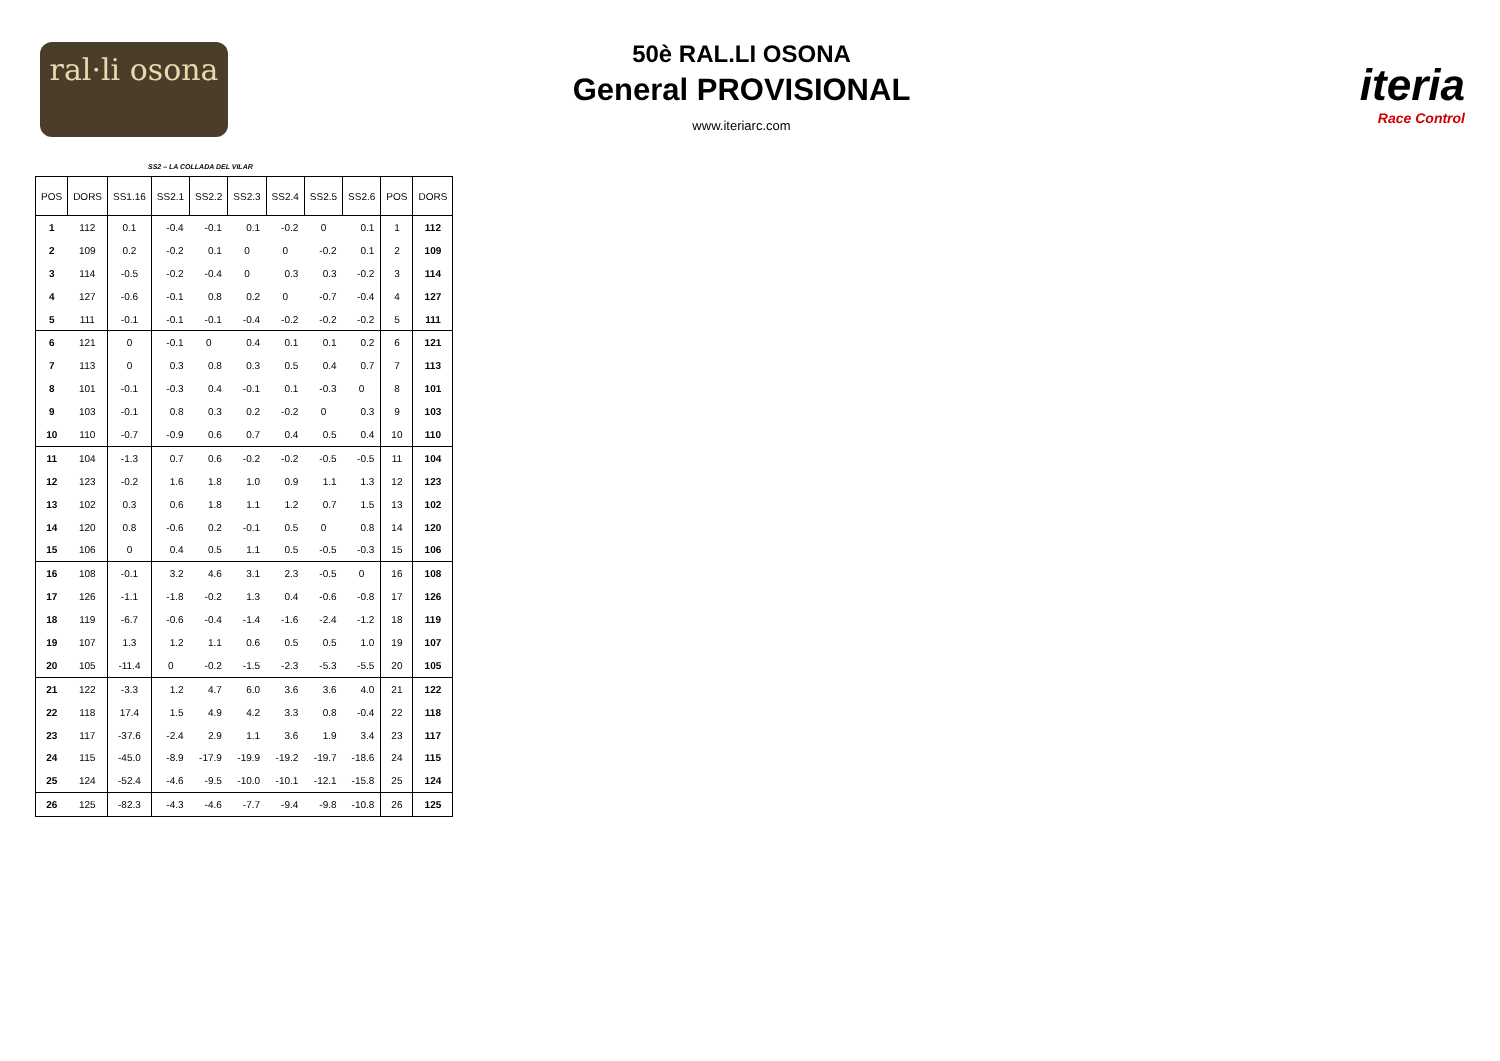ral·li osona
50è RAL.LI OSONA
General PROVISIONAL
www.iteriarc.com
iteria
Race Control
SS2 – LA COLLADA DEL VILAR
| POS | DORS | SS1.16 | SS2.1 | SS2.2 | SS2.3 | SS2.4 | SS2.5 | SS2.6 | POS | DORS |
| --- | --- | --- | --- | --- | --- | --- | --- | --- | --- | --- |
| 1 | 112 | 0.1 | -0.4 | -0.1 | 0.1 | -0.2 | 0 | 0.1 | 1 | 112 |
| 2 | 109 | 0.2 | -0.2 | 0.1 | 0 | 0 | -0.2 | 0.1 | 2 | 109 |
| 3 | 114 | -0.5 | -0.2 | -0.4 | 0 | 0.3 | 0.3 | -0.2 | 3 | 114 |
| 4 | 127 | -0.6 | -0.1 | 0.8 | 0.2 | 0 | -0.7 | -0.4 | 4 | 127 |
| 5 | 111 | -0.1 | -0.1 | -0.1 | -0.4 | -0.2 | -0.2 | -0.2 | 5 | 111 |
| 6 | 121 | 0 | -0.1 | 0 | 0.4 | 0.1 | 0.1 | 0.2 | 6 | 121 |
| 7 | 113 | 0 | 0.3 | 0.8 | 0.3 | 0.5 | 0.4 | 0.7 | 7 | 113 |
| 8 | 101 | -0.1 | -0.3 | 0.4 | -0.1 | 0.1 | -0.3 | 0 | 8 | 101 |
| 9 | 103 | -0.1 | 0.8 | 0.3 | 0.2 | -0.2 | 0 | 0.3 | 9 | 103 |
| 10 | 110 | -0.7 | -0.9 | 0.6 | 0.7 | 0.4 | 0.5 | 0.4 | 10 | 110 |
| 11 | 104 | -1.3 | 0.7 | 0.6 | -0.2 | -0.2 | -0.5 | -0.5 | 11 | 104 |
| 12 | 123 | -0.2 | 1.6 | 1.8 | 1.0 | 0.9 | 1.1 | 1.3 | 12 | 123 |
| 13 | 102 | 0.3 | 0.6 | 1.8 | 1.1 | 1.2 | 0.7 | 1.5 | 13 | 102 |
| 14 | 120 | 0.8 | -0.6 | 0.2 | -0.1 | 0.5 | 0 | 0.8 | 14 | 120 |
| 15 | 106 | 0 | 0.4 | 0.5 | 1.1 | 0.5 | -0.5 | -0.3 | 15 | 106 |
| 16 | 108 | -0.1 | 3.2 | 4.6 | 3.1 | 2.3 | -0.5 | 0 | 16 | 108 |
| 17 | 126 | -1.1 | -1.8 | -0.2 | 1.3 | 0.4 | -0.6 | -0.8 | 17 | 126 |
| 18 | 119 | -6.7 | -0.6 | -0.4 | -1.4 | -1.6 | -2.4 | -1.2 | 18 | 119 |
| 19 | 107 | 1.3 | 1.2 | 1.1 | 0.6 | 0.5 | 0.5 | 1.0 | 19 | 107 |
| 20 | 105 | -11.4 | 0 | -0.2 | -1.5 | -2.3 | -5.3 | -5.5 | 20 | 105 |
| 21 | 122 | -3.3 | 1.2 | 4.7 | 6.0 | 3.6 | 3.6 | 4.0 | 21 | 122 |
| 22 | 118 | 17.4 | 1.5 | 4.9 | 4.2 | 3.3 | 0.8 | -0.4 | 22 | 118 |
| 23 | 117 | -37.6 | -2.4 | 2.9 | 1.1 | 3.6 | 1.9 | 3.4 | 23 | 117 |
| 24 | 115 | -45.0 | -8.9 | -17.9 | -19.9 | -19.2 | -19.7 | -18.6 | 24 | 115 |
| 25 | 124 | -52.4 | -4.6 | -9.5 | -10.0 | -10.1 | -12.1 | -15.8 | 25 | 124 |
| 26 | 125 | -82.3 | -4.3 | -4.6 | -7.7 | -9.4 | -9.8 | -10.8 | 26 | 125 |